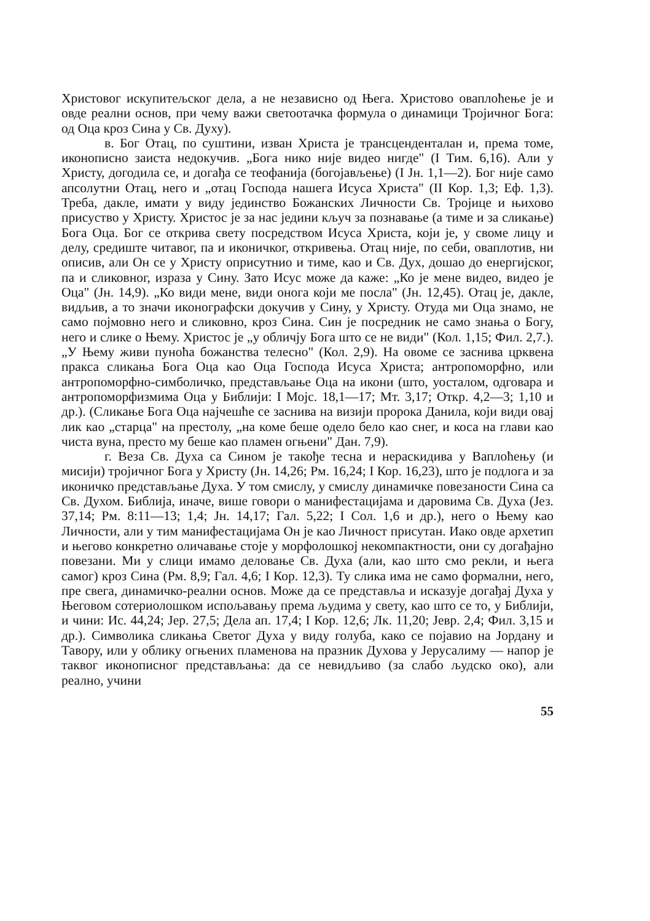Христовог искупитељског дела, а не независно од Њега. Христово оваплоћење је и овде реални основ, при чему важи светоотачка формула о динамици Тројичног Бога: од Оца кроз Сина у Св. Духу).
в. Бог Отац, по суштини, изван Христа је трансценденталан и, према томе, иконописно заиста недокучив. „Бога нико није видео нигде" (I Тим. 6,16). Али у Христу, догодила се, и догађа се теофанија (богојављење) (I Јн. 1,1—2). Бог није само апсолутни Отац, него и „отац Господа нашега Исуса Христа" (II Кор. 1,3; Еф. 1,3). Треба, дакле, имати у виду јединство Божанских Личности Св. Тројице и њихово присуство у Христу. Христос је за нас једини кључ за познавање (а тиме и за сликање) Бога Оца. Бог се открива свету посредством Исуса Христа, који је, у своме лицу и делу, средиште читавог, па и иконичког, откривења. Отац није, по себи, оваплотив, ни описив, али Он се у Христу оприсутнио и тиме, као и Св. Дух, дошао до енергијског, па и сликовног, израза у Сину. Зато Исус може да каже: „Ко је мене видео, видео је Оца" (Јн. 14,9). „Ко види мене, види онога који ме посла" (Јн. 12,45). Отац је, дакле, видљив, а то значи иконографски докучив у Сину, у Христу. Отуда ми Оца знамо, не само појмовно него и сликовно, кроз Сина. Син је посредник не само знања о Богу, него и слике о Њему. Христос је „у обличју Бога што се не види" (Кол. 1,15; Фил. 2,7.). „У Њему живи пуноћа божанства телесно" (Кол. 2,9). На овоме се заснива црквена пракса сликања Бога Оца као Оца Господа Исуса Христа; антропоморфно, или антропоморфно-симболичко, представљање Оца на икони (што, уосталом, одговара и антропоморфизмима Оца у Библији: I Мојс. 18,1—17; Мт. 3,17; Откр. 4,2—3; 1,10 и др.). (Сликање Бога Оца најчешће се заснива на визији пророка Данила, који види овај лик као „старца" на престолу, „на коме беше одело бело као снег, и коса на глави као чиста вуна, престо му беше као пламен огњени" Дан. 7,9).
г. Веза Св. Духа са Сином је такође тесна и нераскидива у Ваплоћењу (и мисији) тројичног Бога у Христу (Јн. 14,26; Рм. 16,24; I Кор. 16,23), што је подлога и за иконичко представљање Духа. У том смислу, у смислу динамичке повезаности Сина са Св. Духом. Библија, иначе, више говори о манифестацијама и даровима Св. Духа (Јез. 37,14; Рм. 8:11—13; 1,4; Јн. 14,17; Гал. 5,22; I Сол. 1,6 и др.), него о Њему као Личности, али у тим манифестацијама Он је као Личност присутан. Иако овде архетип и његово конкретно оличавање стоје у морфолошкој некомпактности, они су догађајно повезани. Ми у слици имамо деловање Св. Духа (али, као што смо рекли, и њега самог) кроз Сина (Рм. 8,9; Гал. 4,6; I Кор. 12,3). Ту слика има не само формални, него, пре свега, динамичко-реални основ. Може да се представља и исказује догађај Духа у Његовом сотериолошком испољавању према људима у свету, као што се то, у Библији, и чини: Ис. 44,24; Јер. 27,5; Дела ап. 17,4; I Кор. 12,6; Лк. 11,20; Јевр. 2,4; Фил. 3,15 и др.). Символика сликања Светог Духа у виду голуба, како се појавио на Јордану и Тавору, или у облику огњених пламенова на празник Духова у Јерусалиму — напор је таквог иконописног представљања: да се невидљиво (за слабо људско око), али реално, учини
55